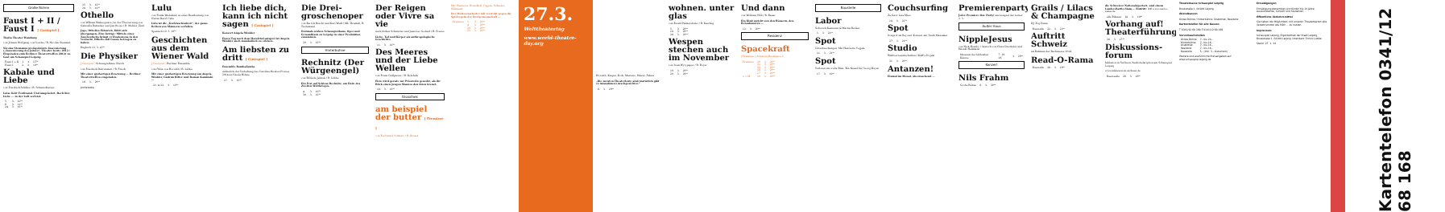Große Bühne
Faust I + II / Faust I [ Gastspiel ]
Thalia Theater Hamburg
von Johann Wolfgang von Goethe / R: Nicolas Stemann
Nicolas Stemanns preisgekrönte Inszenierung („Inszenierung des Jahres“, Theater heute 2012 / Eingeladen zum Berliner Theatertreffen 2012) zu Gast am Schauspiel Leipzig.
| Faust I + II | 1. | 3. | 15³⁰ |
| Faust I | 2. | 3. | 19⁰⁰ |
Kabale und Liebe
von Friedrich Schiller / R: Schmiedleitner
Luise liebt Ferdinand. Und umgekehrt. Doch ihre Liebe ... in der Luft zerfetzt.
| 5. | 3. | 19³⁰ |
| 6. | 3. | 11⁰⁰ |
| 24. | 3. | 19³⁰ |
| 25. | 3. | 19³⁰ |
| 28. | 3. | 19³⁰ |
Othello
von William Shakespeare / in der Übersetzung von Gabriella Bußacker und Jan Bosse / R: Mehler, Zintl
Jago, Othellos Fähnrich, fühlt sich übergangen. Eine Intrige: Mittels eines Taschentuchs bringt er Desdemona in den Verdacht, Othello mit Cassio betrogen zu haben.
Englisch 12. 3. 19³⁰
Die Physiker
[ Gastspiel ] Schauspielhaus Zürich
von Friedrich Dürrenmatt / R: Frisch
Mit einer großartigen Besetzung ... Berliner Theatertreffen eingeladen.
| 16. | 3. | 20⁰⁰ |
prohelvetia
Lulu
von Frank Wedekind, in einer Bearbeitung von Nuran David Calis
Lulu ist die „Teufelsschönheit“, der ganze Reihen von Männern verfallen.
Spanisch 19. 3. 19³⁰
Geschichten aus dem Wiener Wald
[ Gastspiel ] Berliner Ensemble
von Ödön von Horváth / R: Lübbe
Mit einer großartigen Besetzung um Angela Winkler, Gudrun Ritter und Roman Kaminski ...
| 21. & 22. | 3. | 19³⁰ |
Ich liebe dich, kann ich nicht sagen [ Gastspiel ]
Konzert Angela Winkler
Einen Tag nach dem Horváth-Gastspiel ist Angela Winkler auch musikalisch zu erleben.
Am liebsten zu dritt [ Gastspiel ]
Ensemble RambaZamba
anlässlich der Verleihung des Caroline-Neuber-Preises 2014 an Gisela Höhne
| 27. | 3. | 19³⁰ |
Die Drei­groschenoper
von Bertolt Brecht und Kurt Weill / ML: Bramall, R: Tiedemann
Erstmals wirken Schauspielhaus, Oper und Gewandhaus zu Leipzig in einer Produktion zusammen.
| 29. | 3. | 19³⁰ |
Hinterbühne
Rechnitz (Der Würge­engel)
von Elfriede Jelinek / R: Lübbe
Ein Fest auf Schloss Rechnitz, am Ende des Zweiten Weltkrieges.
| 4. | 3. | 19³⁰ |
| 30. | 3. | 19³⁰ |
Der Reigen oder Vivre sa vie
nach Arthur Schnitzler und Jean-Luc Godard / R: Preuss
Liebe, Tod und Körper als anthropologische Geschichte.
| 11. | 3. | 19³⁰ |
Des Meeres und der Liebe Wellen
von Franz Grillparzer / R: Koležnik
Hero wird gerade zur Priesterin geweiht, als ihr Blick einen jungen Mannes den ihren kreuzt.
| 18. | 3. | 19³⁰ |
Diskothek
am beispiel der butter [ Premiere ]
von Ferdinand Schmalz / R: Drexel
Mit: Banneyer, Brandhoff, Cejpek, Schaefer, Willmund
Der Molkereiarbeiter Adi verstößt gegen die Spielregeln der Dorfgemeinschaft ...
| Premiere | 2. | 3. | 20⁰⁰ |
| | 4. | 3. | 20⁰⁰ |
| | 20. | 3. | 20⁰⁰ |
| | 25. | 3. | 20⁰⁰ |
27.3.
Welttheatertag
www.world-theatre-day.org
Horvath, Kaspar, Kock, Martens, Pekrul, Pulina
„Die meisten Theaterleute sind (natürlich gibt es Ausnahmen) Arschgesichter.“
| 6. | 3. | 20⁰⁰ |
wohnen. unter glas
von Ewald Palmetshofer / R: Kaschig
| 5. | 3. | 20⁰⁰ |
| 18. | 3. | 20⁰⁰ |
| 28. | 3. | 20⁰⁰ |
Wespen stechen auch im November
von Iwan Wyrypajew / R: Boyer
| 10. | 3. | 20⁰⁰ |
| 29. | 3. | 20⁰⁰ |
Und dann
von Wolfram Höll / R: Bauer
Ein Kind spricht von den Häusern, den Betonhäusern ...
| 12. | 3. | 20⁰⁰ |
Residenz
Spacekraft
[ Premiere ] Artists in Residence 2
| Premiere | 20. | 3. | 20⁰⁰ |
| | 21. | 3. | 20⁰⁰ |
| | 22. | 3. | 20⁰⁰ |
| | 26. | 3. | 20⁰⁰ |
| | 27. | 3. | 20⁰⁰ |
| z. l. M. | 29. | 3. | 20⁰⁰ |
Baustelle
Labor
Schorsch Kamerun & Martin Becker
| 1. | 3. | 21⁰⁰ |
Spot
Unterbrechungen. Mit Henriette Cejpek
| 11. | 3. | 21⁰⁰ |
Spot
Verloren ins weite Blau. Ein Abend für Georg Heym
| 17. | 3. | 19⁰⁰ |
Couchsurfing
Zu Gast: Lisa Mies
| 18. | 3. | 21³⁰ |
Spot
Songs from Beyond. Konzert mit Sushi Massaker
| 27. | 3. | 21⁰⁰ |
Studio
Wahlverwandtschaften / KüWo-Projekt
| 31. | 3. | 20⁰⁰ |
Antanzen!
Einmal im Monat, überraschend ...
Premierenparty
Jeder Premiere ihre Party! am beispiel der butter 2. 3.
Außer Haus
NippleJesus
von Nick Hornby / deutsch von Clara Drechsler und Harald Hellmann
| Museum der bildenden Künste | 7. 19. 26. | 3. | 20⁰⁰ |
Konzert
Nils Frahm
| Große Bühne | 9. | 3. | 20⁰⁰ |
Grails / Lilacs & Champagne
DJ: Fog Puma
| Baustelle | 22. | 3. | 22⁰⁰ |
Auftritt Schweiz
im Rahmen der Buchmesse 2014
Read-O-Rama
| Baustelle | 28. | 3. | 16⁰⁰ |
die Schweizer Nationalsportart, und einem Länder-Battle-Slam ... Eintritt: 3 € www.read-o-rama.de
| alle Bühnen | 14. | 3. | 18⁴⁵ |
Vorhang auf! Theaterführung
| 28. | 3. | 17³⁰ |
Diskussions­forum
Inklusion in Sachsen: Audiodeskription am Schauspiel Leipzig
www.inklusion-in-sachsen.de
| Bausteelle | 28. | 3. | 16⁰⁰ |
Theaterkasse Schauspiel Leipzig
Bosestraße 1, 04109 Leipzig
Abendkassen
Große Bühne / Hinterbühne, Diskothek, Residenz
Kartentelefon für alle Kassen
T 0341/12 68 168 F 0341/12 68 169
Vorverkaufsstellen
| Große Bühne | 7,- bis 24,- |
| Hinterbühne | 7,- bis 16,- |
| Diskothek | 7,- bis 16,- |
| Residenz | 7,- bis 16,- |
| Baustelle | 5,- (inkl. 3,- Gutschein) |
Weitere und ausführliche Preisangaben auf www.schauspiel-leipzig.de
Ermäßigungen
Ermäßigungsberechtigt sind Kinder bis 14 Jahre, Auszubildende, Schüler und Studenten ...
Öffentliche Verkehrsmittel
Sie haben die Möglichkeit, mit unseren Theaterkarten alle Verkehrsmittel des MDV ... zu nutzen.
Impressum
Schauspiel Leipzig, Eigenbetrieb der Stadt Leipzig, Bosestraße 1, 04109 Leipzig. Intendant: Enrico Lübbe
Stand: 27. 1. 14
Kartentelefon 0341/12 68 168